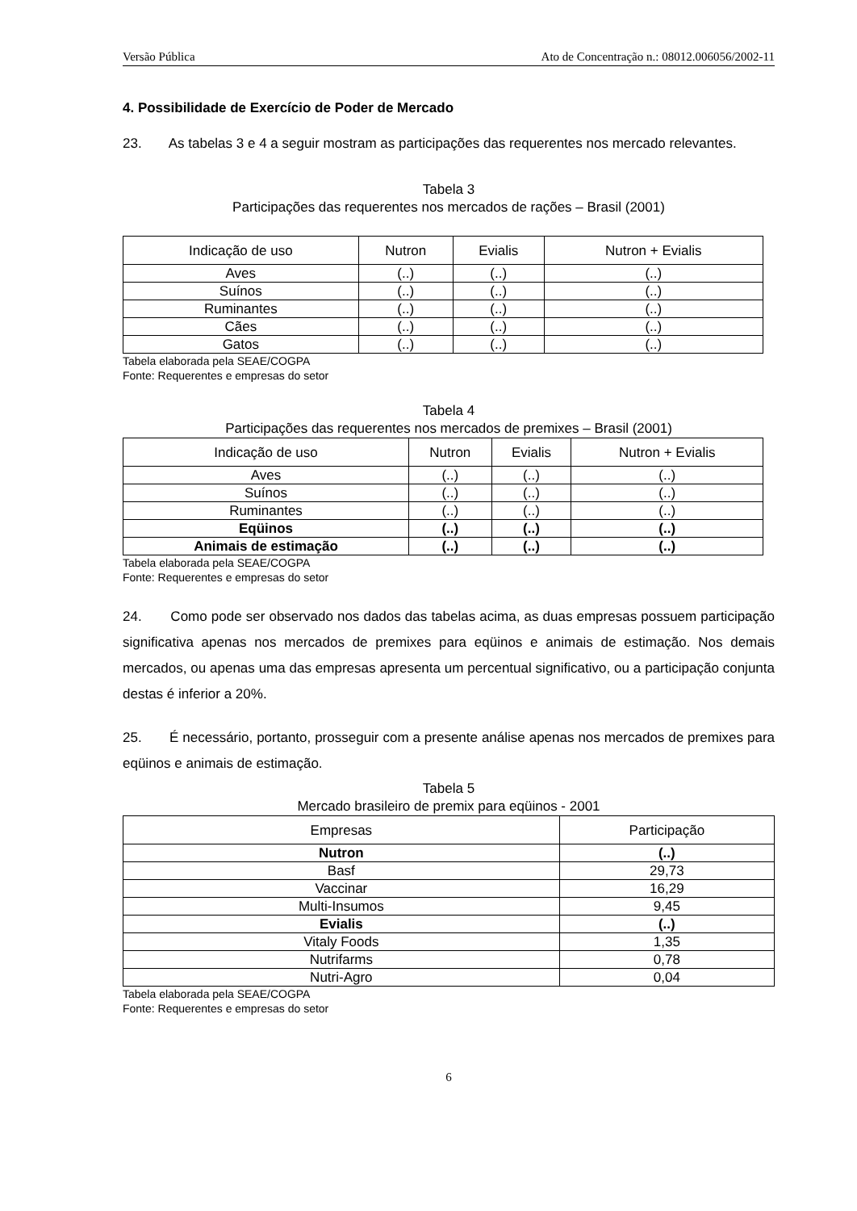Versão Pública Ato de Concentração n.: 08012.006056/2002-11
4. Possibilidade de Exercício de Poder de Mercado
23. As tabelas 3 e 4 a seguir mostram as participações das requerentes nos mercado relevantes.
Tabela 3
Participações das requerentes nos mercados de rações – Brasil (2001)
| Indicação de uso | Nutron | Evialis | Nutron + Evialis |
| --- | --- | --- | --- |
| Aves | (..) | (..) | (..) |
| Suínos | (..) | (..) | (..) |
| Ruminantes | (..) | (..) | (..) |
| Cães | (..) | (..) | (..) |
| Gatos | (..) | (..) | (..) |
Tabela elaborada pela SEAE/COGPA
Fonte: Requerentes e empresas do setor
Tabela 4
Participações das requerentes nos mercados de premixes – Brasil (2001)
| Indicação de uso | Nutron | Evialis | Nutron + Evialis |
| --- | --- | --- | --- |
| Aves | (..) | (..) | (..) |
| Suínos | (..) | (..) | (..) |
| Ruminantes | (..) | (..) | (..) |
| Eqüinos | (..) | (..) | (..) |
| Animais de estimação | (..) | (..) | (..) |
Tabela elaborada pela SEAE/COGPA
Fonte: Requerentes e empresas do setor
24. Como pode ser observado nos dados das tabelas acima, as duas empresas possuem participação significativa apenas nos mercados de premixes para eqüinos e animais de estimação. Nos demais mercados, ou apenas uma das empresas apresenta um percentual significativo, ou a participação conjunta destas é inferior a 20%.
25. É necessário, portanto, prosseguir com a presente análise apenas nos mercados de premixes para eqüinos e animais de estimação.
Tabela 5
Mercado brasileiro de premix para eqüinos - 2001
| Empresas | Participação |
| --- | --- |
| Nutron | (..) |
| Basf | 29,73 |
| Vaccinar | 16,29 |
| Multi-Insumos | 9,45 |
| Evialis | (..) |
| Vitaly Foods | 1,35 |
| Nutrifarms | 0,78 |
| Nutri-Agro | 0,04 |
Tabela elaborada pela SEAE/COGPA
Fonte: Requerentes e empresas do setor
6